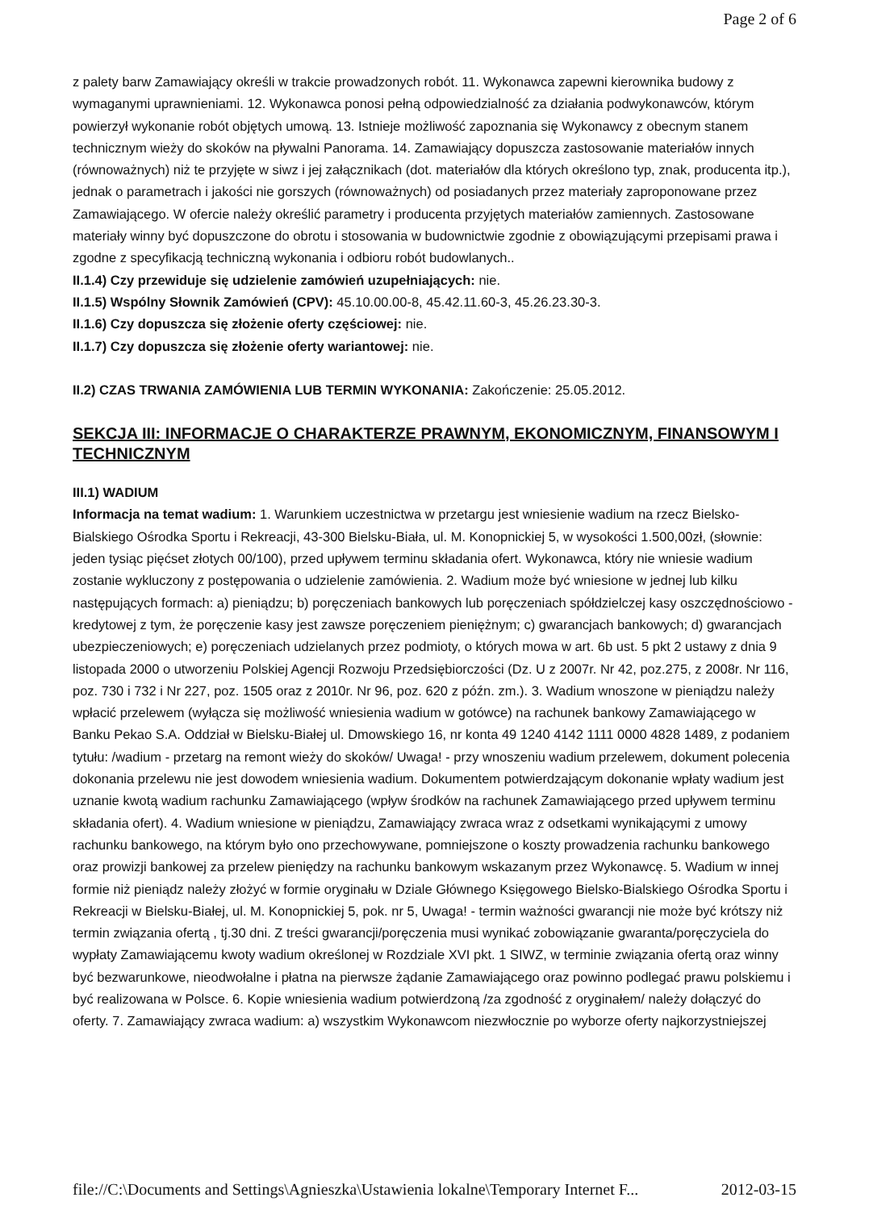Page 2 of 6
z palety barw Zamawiający określi w trakcie prowadzonych robót. 11. Wykonawca zapewni kierownika budowy z wymaganymi uprawnieniami. 12. Wykonawca ponosi pełną odpowiedzialność za działania podwykonawców, którym powierzył wykonanie robót objętych umową. 13. Istnieje możliwość zapoznania się Wykonawcy z obecnym stanem technicznym wieży do skoków na pływalni Panorama. 14. Zamawiający dopuszcza zastosowanie materiałów innych (równoważnych) niż te przyjęte w siwz i jej załącznikach (dot. materiałów dla których określono typ, znak, producenta itp.), jednak o parametrach i jakości nie gorszych (równoważnych) od posiadanych przez materiały zaproponowane przez Zamawiającego. W ofercie należy określić parametry i producenta przyjętych materiałów zamiennych. Zastosowane materiały winny być dopuszczone do obrotu i stosowania w budownictwie zgodnie z obowiązującymi przepisami prawa i zgodne z specyfikacją techniczną wykonania i odbioru robót budowlanych..
II.1.4) Czy przewiduje się udzielenie zamówień uzupełniających: nie.
II.1.5) Wspólny Słownik Zamówień (CPV): 45.10.00.00-8, 45.42.11.60-3, 45.26.23.30-3.
II.1.6) Czy dopuszcza się złożenie oferty częściowej: nie.
II.1.7) Czy dopuszcza się złożenie oferty wariantowej: nie.
II.2) CZAS TRWANIA ZAMÓWIENIA LUB TERMIN WYKONANIA: Zakończenie: 25.05.2012.
SEKCJA III: INFORMACJE O CHARAKTERZE PRAWNYM, EKONOMICZNYM, FINANSOWYM I TECHNICZNYM
III.1) WADIUM
Informacja na temat wadium: 1. Warunkiem uczestnictwa w przetargu jest wniesienie wadium na rzecz Bielsko-Bialskiego Ośrodka Sportu i Rekreacji, 43-300 Bielsku-Biała, ul. M. Konopnickiej 5, w wysokości 1.500,00zł, (słownie: jeden tysiąc pięćset złotych 00/100), przed upływem terminu składania ofert. Wykonawca, który nie wniesie wadium zostanie wykluczony z postępowania o udzielenie zamówienia. 2. Wadium może być wniesione w jednej lub kilku następujących formach: a) pieniądzu; b) poręczeniach bankowych lub poręczeniach spółdzielczej kasy oszczędnościowo - kredytowej z tym, że poręczenie kasy jest zawsze poręczeniem pieniężnym; c) gwarancjach bankowych; d) gwarancjach ubezpieczeniowych; e) poręczeniach udzielanych przez podmioty, o których mowa w art. 6b ust. 5 pkt 2 ustawy z dnia 9 listopada 2000 o utworzeniu Polskiej Agencji Rozwoju Przedsiębiorczości (Dz. U z 2007r. Nr 42, poz.275, z 2008r. Nr 116, poz. 730 i 732 i Nr 227, poz. 1505 oraz z 2010r. Nr 96, poz. 620 z późn. zm.). 3. Wadium wnoszone w pieniądzu należy wpłacić przelewem (wyłącza się możliwość wniesienia wadium w gotówce) na rachunek bankowy Zamawiającego w Banku Pekao S.A. Oddział w Bielsku-Białej ul. Dmowskiego 16, nr konta 49 1240 4142 1111 0000 4828 1489, z podaniem tytułu: /wadium - przetarg na remont wieży do skoków/ Uwaga! - przy wnoszeniu wadium przelewem, dokument polecenia dokonania przelewu nie jest dowodem wniesienia wadium. Dokumentem potwierdzającym dokonanie wpłaty wadium jest uznanie kwotą wadium rachunku Zamawiającego (wpływ środków na rachunek Zamawiającego przed upływem terminu składania ofert). 4. Wadium wniesione w pieniądzu, Zamawiający zwraca wraz z odsetkami wynikającymi z umowy rachunku bankowego, na którym było ono przechowywane, pomniejszone o koszty prowadzenia rachunku bankowego oraz prowizji bankowej za przelew pieniędzy na rachunku bankowym wskazanym przez Wykonawcę. 5. Wadium w innej formie niż pieniądz należy złożyć w formie oryginału w Dziale Głównego Księgowego Bielsko-Bialskiego Ośrodka Sportu i Rekreacji w Bielsku-Białej, ul. M. Konopnickiej 5, pok. nr 5, Uwaga! - termin ważności gwarancji nie może być krótszy niż termin związania ofertą , tj.30 dni. Z treści gwarancji/poręczenia musi wynikać zobowiązanie gwaranta/poręczyciela do wypłaty Zamawiającemu kwoty wadium określonej w Rozdziale XVI pkt. 1 SIWZ, w terminie związania ofertą oraz winny być bezwarunkowe, nieodwołalne i płatna na pierwsze żądanie Zamawiającego oraz powinno podlegać prawu polskiemu i być realizowana w Polsce. 6. Kopie wniesienia wadium potwierdzoną /za zgodność z oryginałem/ należy dołączyć do oferty. 7. Zamawiający zwraca wadium: a) wszystkim Wykonawcom niezwłocznie po wyborze oferty najkorzystniejszej
file://C:\Documents and Settings\Agnieszka\Ustawienia lokalne\Temporary Internet F... 2012-03-15